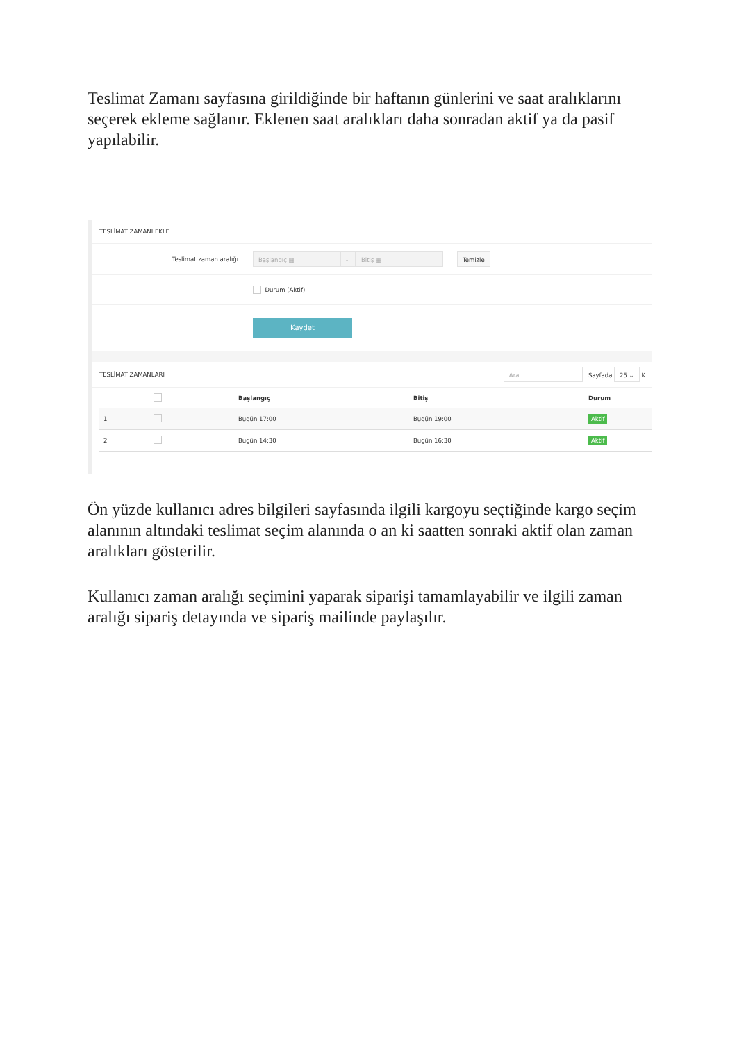Teslimat Zamanı sayfasına girildiğinde bir haftanın günlerini ve saat aralıklarını seçerek ekleme sağlanır. Eklenen saat aralıkları daha sonradan aktif ya da pasif yapılabilir.
TESLİMAT ZAMANI EKLE
Teslimat zaman aralığı Başlangıç ▦ - Bitiş ▦ Temizle
Durum (Aktif)
Kaydet
TESLİMAT ZAMANLARI Ara Sayfada 25 ⌄ K
| | | Başlangıç | Bitiş | Durum |
| --- | --- | --- | --- | --- |
| 1 | | Bugün 17:00 | Bugün 19:00 | Aktif |
| 2 | | Bugün 14:30 | Bugün 16:30 | Aktif |
Ön yüzde kullanıcı adres bilgileri sayfasında ilgili kargoyu seçtiğinde kargo seçim alanının altındaki teslimat seçim alanında o an ki saatten sonraki aktif olan zaman aralıkları gösterilir.
Kullanıcı zaman aralığı seçimini yaparak siparişi tamamlayabilir ve ilgili zaman aralığı sipariş detayında ve sipariş mailinde paylaşılır.